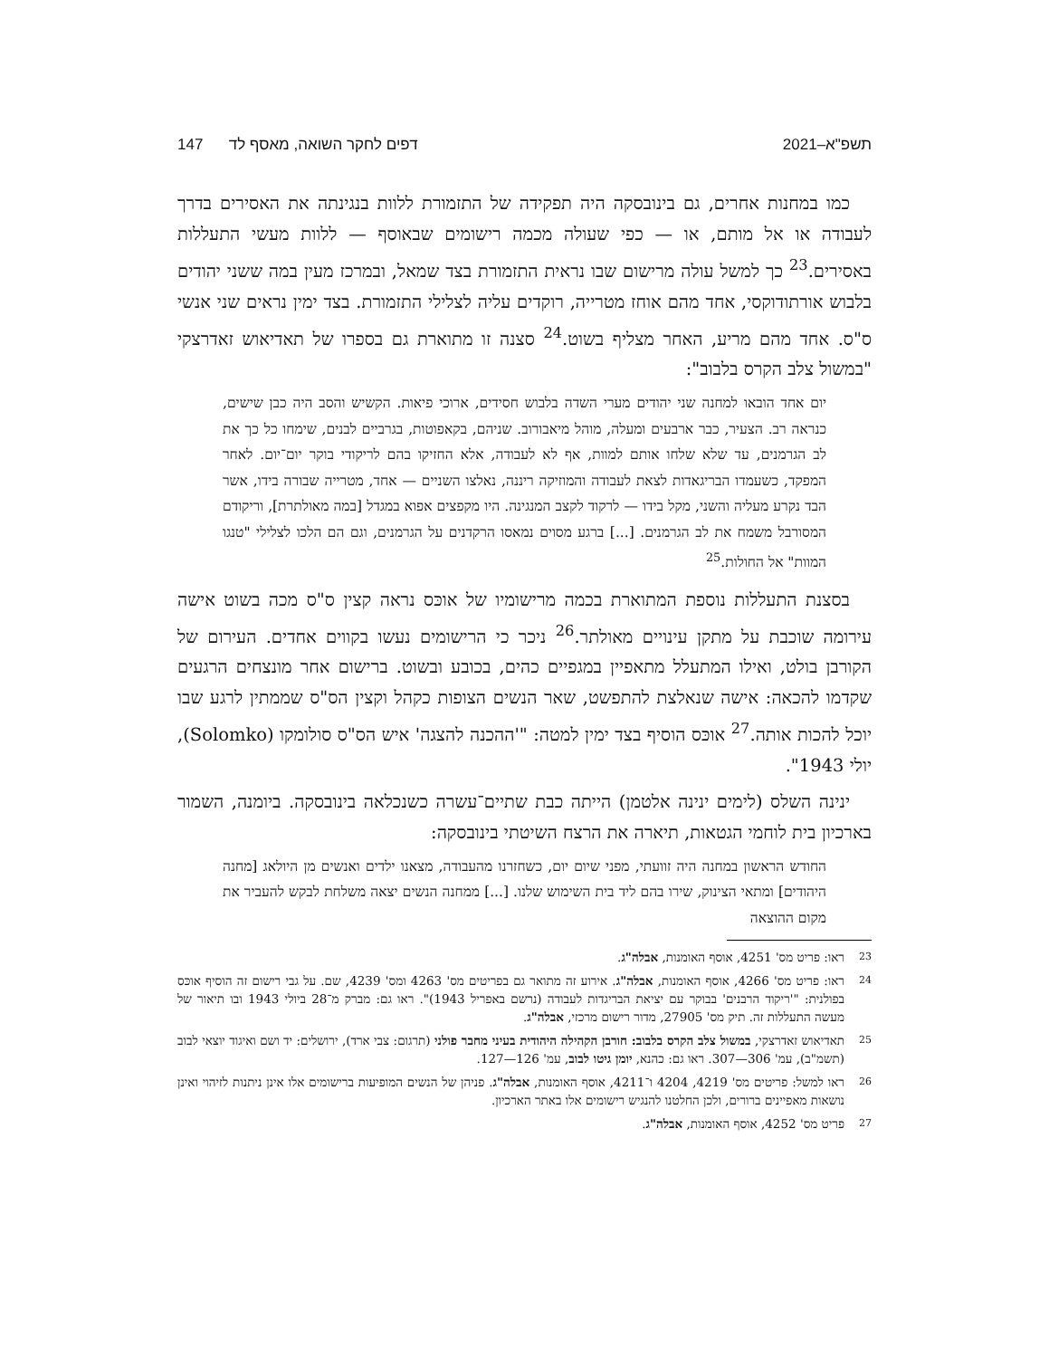תשפ"א–2021 דפים לחקר השואה, מאסף לד 147
כמו במחנות אחרים, גם בינובסקה היה תפקידה של התזמורת ללוות בנגינתה את האסירים בדרך לעבודה או אל מותם, או — כפי שעולה מכמה רישומים שבאוסף — ללוות מעשי התעללות באסירים.<sup>23</sup> כך למשל עולה מרישום שבו נראית התזמורת בצד שמאל, ובמרכז מעין במה ששני יהודים בלבוש אורתודוקסי, אחד מהם אוחז מטרייה, רוקדים עליה לצלילי התזמורת. בצד ימין נראים שני אנשי ס"ס. אחד מהם מריע, האחר מצליף בשוט.<sup>24</sup> סצנה זו מתוארת גם בספרו של תאדיאוש זאדרצקי "במשול צלב הקרס בלבוב":
יום אחד הובאו למחנה שני יהודים מערי השדה בלבוש חסידים, ארוכי פיאות. הקשיש והסב היה כבן שישים, כנראה רב. הצעיר, כבר ארבעים ומעלה, מוהל מיאבורוב. שניהם, בקאפוטות, בגרביים לבנים, שימחו כל כך את לב הגרמנים, עד שלא שלחו אותם למוות, אף לא לעבודה, אלא החזיקו בהם לריקודי בוקר יום־יום. לאחר המפקד, כשעמדו הבריגאדות לצאת לעבודה והמוזיקה ריננה, נאלצו השניים — אחד, מטרייה שבורה בידו, אשר הבד נקרע מעליה והשני, מקל בידו — לרקוד לקצב המנגינה. היו מקפצים אפוא במגדל [במה מאולתרת], וריקודם המסורבל משמח את לב הגרמנים. [...] ברגע מסוים נמאסו הרקדנים על הגרמנים, וגם הם הלכו לצלילי "טנגו המוות" אל החולות.<sup>25</sup>
בסצנת התעללות נוספת המתוארת בכמה מרישומיו של אוכּס נראה קצין ס"ס מכה בשוט אישה עירומה שוכבת על מתקן עינויים מאולתר.<sup>26</sup> ניכר כי הרישומים נעשו בקווים אחדים. העירום של הקורבן בולט, ואילו המתעלל מתאפיין במגפיים כהים, בכובע ובשוט. ברישום אחר מונצחים הרגעים שקדמו להכאה: אישה שנאלצת להתפשט, שאר הנשים הצופות כקהל וקצין הס"ס שממתין לרגע שבו יוכל להכות אותה.<sup>27</sup> אוכּס הוסיף בצד ימין למטה: "'ההכנה להצגה' איש הס"ס סולומקו (Solomko), יולי 1943".
ינינה השלס (לימים ינינה אלטמן) הייתה כבת שתיים־עשרה כשנכלאה בינובסקה. ביומנה, השמור בארכיון בית לוחמי הגטאות, תיארה את הרצח השיטתי בינובסקה:
החודש הראשון במחנה היה זוועתי, מפני שיום יום, כשחזרנו מהעבודה, מצאנו ילדים ואנשים מן היולאג [מחנה היהודים] ומתאי הצינוק, שירו בהם ליד בית השימוש שלנו. [...] ממחנה הנשים יצאה משלחת לבקש להעביר את מקום ההוצאה
23 ראו: פריט מס' 4251, אוסף האומנות, אבלה"ג.
24 ראו: פריט מס' 4266, אוסף האומנות, אבלה"ג. אירוע זה מתואר גם בפריטים מס' 4263 ומס' 4239, שם. על גבי רישום זה הוסיף אוכּס בפולנית: "'ריקוד הרבנים' בבוקר עם יציאת הבריגדות לעבודה (נרשם באפריל 1943)". ראו גם: מברק מ־28 ביולי 1943 ובו תיאור של מעשה התעללות זה. תיק מס' 27905, מדור רישום מרכזי, אבלה"ג.
25 תאדיאוש זאדרצקי, במשול צלב הקרס בלבוב: חורבן הקהילה היהודית בעיני מחבר פולני (תרגום: צבי ארד), ירושלים: יד ושם ואיגוד יוצאי לבוב (תשמ"ב), עמ' 306—307. ראו גם: כהנא, יומן גיטו לבוב, עמ' 126—127.
26 ראו למשל: פריטים מס' 4219, 4204 ו־4211, אוסף האומנות, אבלה"ג. פניהן של הנשים המופיעות ברישומים אלו אינן ניתנות לזיהוי ואינן נושאות מאפיינים ברורים, ולכן החלטנו להנגיש רישומים אלו באתר הארכיון.
27 פריט מס' 4252, אוסף האומנות, אבלה"ג.